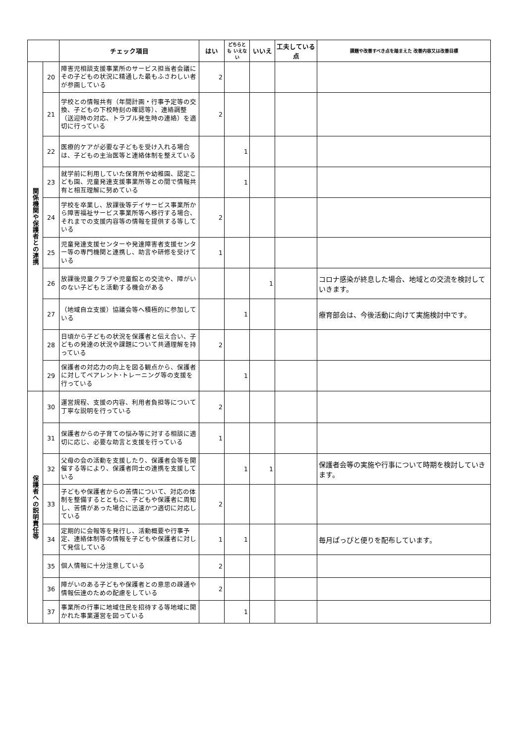| | | チェック項目 | はい | どちらとも いえない | いいえ | 工夫している点 | 課題や改善すべき点を踏まえた 改善内容又は改善目標 |
| --- | --- | --- | --- | --- | --- | --- | --- |
| 関係機関や保護者との連携 | 20 | 障害児相談支援事業所のサービス担当者会議にその子どもの状況に精通した最もふさわしい者が参画している | 2 | | | | |
| | 21 | 学校との情報共有（年間計画・行事予定等の交換、子どもの下校時刻の確認等）、連絡調整（送迎時の対応、トラブル発生時の連絡）を適切に行っている | 2 | | | | |
| | 22 | 医療的ケアが必要な子どもを受け入れる場合は、子どもの主治医等と連絡体制を整えている | | 1 | | | |
| | 23 | 就学前に利用していた保育所や幼稚園、認定こども園、児童発達支援事業所等との間で情報共有と相互理解に努めている | | 1 | | | |
| | 24 | 学校を卒業し、放課後等デイサービス事業所から障害福祉サービス事業所等へ移行する場合、それまでの支援内容等の情報を提供する等している | 2 | | | | |
| | 25 | 児童発達支援センターや発達障害者支援センター等の専門機関と連携し、助言や研修を受けている | 1 | | | | |
| | 26 | 放課後児童クラブや児童館との交流や、障がいのない子どもと活動する機会がある | | | 1 | | コロナ感染が終息した場合、地域との交流を検討していきます。 |
| | 27 | （地域自立支援）協議会等へ積極的に参加している | | 1 | | | 療育部会は、今後活動に向けて実施検討中です。 |
| | 28 | 日頃から子どもの状況を保護者と伝え合い、子どもの発達の状況や課題について共通理解を持っている | 2 | | | | |
| | 29 | 保護者の対応力の向上を図る観点から、保護者に対してペアレント･トレーニング等の支援を行っている | | 1 | | | |
| 保護者への説明責任等 | 30 | 運営規程、支援の内容、利用者負担等について丁寧な説明を行っている | 2 | | | | |
| | 31 | 保護者からの子育ての悩み等に対する相談に適切に応じ、必要な助言と支援を行っている | 1 | | | | |
| | 32 | 父母の会の活動を支援したり、保護者会等を開催する等により、保護者同士の連携を支援している | | 1 | 1 | | 保護者会等の実施や行事について時期を検討していきます。 |
| | 33 | 子どもや保護者からの苦情について、対応の体制を整備するとともに、子どもや保護者に周知し、苦情があった場合に迅速かつ適切に対応している | 2 | | | | |
| | 34 | 定期的に会報等を発行し、活動概要や行事予定、連絡体制等の情報を子どもや保護者に対して発信している | 1 | 1 | | | 毎月ぱっぴと便りを配布しています。 |
| | 35 | 個人情報に十分注意している | 2 | | | | |
| | 36 | 障がいのある子どもや保護者との意思の疎通や情報伝達のための配慮をしている | 2 | | | | |
| | 37 | 事業所の行事に地域住民を招待する等地域に開かれた事業運営を図っている | | 1 | | | |